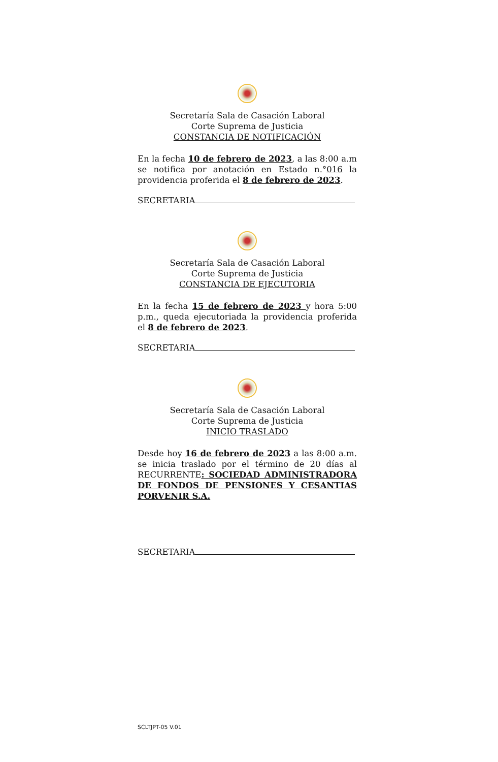Secretaría Sala de Casación Laboral
Corte Suprema de Justicia
CONSTANCIA DE NOTIFICACIÓN
En la fecha 10 de febrero de 2023, a las 8:00 a.m se notifica por anotación en Estado n.°016 la providencia proferida el 8 de febrero de 2023.
SECRETARIA
Secretaría Sala de Casación Laboral
Corte Suprema de Justicia
CONSTANCIA DE EJECUTORIA
En la fecha 15 de febrero de 2023 y hora 5:00 p.m., queda ejecutoriada la providencia proferida el 8 de febrero de 2023.
SECRETARIA
Secretaría Sala de Casación Laboral
Corte Suprema de Justicia
INICIO TRASLADO
Desde hoy 16 de febrero de 2023 a las 8:00 a.m. se inicia traslado por el término de 20 días al RECURRENTE: SOCIEDAD ADMINISTRADORA DE FONDOS DE PENSIONES Y CESANTIAS PORVENIR S.A.
SECRETARIA
SCLTJPT-05 V.01